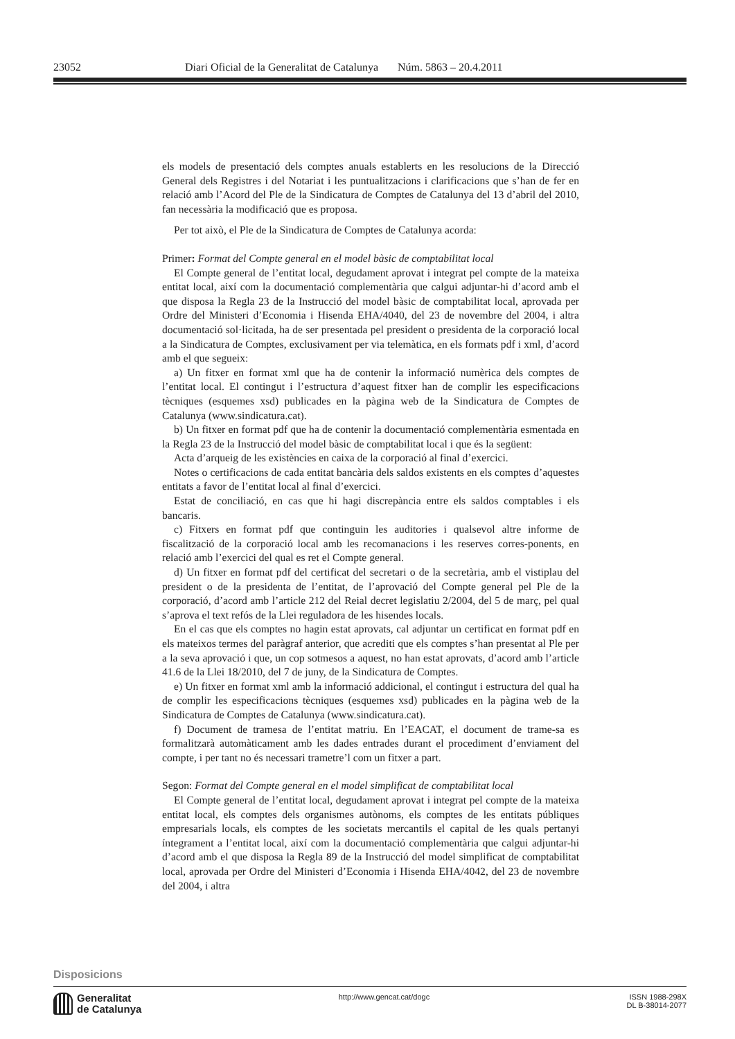23052 Diari Oficial de la Generalitat de Catalunya Núm. 5863 – 20.4.2011
els models de presentació dels comptes anuals establerts en les resolucions de la Direcció General dels Registres i del Notariat i les puntualitzacions i clarificacions que s’han de fer en relació amb l’Acord del Ple de la Sindicatura de Comptes de Catalunya del 13 d’abril del 2010, fan necessària la modificació que es proposa.
Per tot això, el Ple de la Sindicatura de Comptes de Catalunya acorda:
Primer: Format del Compte general en el model bàsic de comptabilitat local
El Compte general de l’entitat local, degudament aprovat i integrat pel compte de la mateixa entitat local, així com la documentació complementària que calgui adjuntar-hi d’acord amb el que disposa la Regla 23 de la Instrucció del model bàsic de comptabilitat local, aprovada per Ordre del Ministeri d’Economia i Hisenda EHA/4040, del 23 de novembre del 2004, i altra documentació sol·licitada, ha de ser presentada pel president o presidenta de la corporació local a la Sindicatura de Comptes, exclusivament per via telemàtica, en els formats pdf i xml, d’acord amb el que segueix:
a) Un fitxer en format xml que ha de contenir la informació numèrica dels comptes de l’entitat local. El contingut i l’estructura d’aquest fitxer han de complir les especificacions tècniques (esquemes xsd) publicades en la pàgina web de la Sindicatura de Comptes de Catalunya (www.sindicatura.cat).
b) Un fitxer en format pdf que ha de contenir la documentació complementària esmentada en la Regla 23 de la Instrucció del model bàsic de comptabilitat local i que és la següent:
Acta d’arqueig de les existències en caixa de la corporació al final d’exercici.
Notes o certificacions de cada entitat bancària dels saldos existents en els comptes d’aquestes entitats a favor de l’entitat local al final d’exercici.
Estat de conciliació, en cas que hi hagi discrepància entre els saldos comptables i els bancaris.
c) Fitxers en format pdf que continguin les auditories i qualsevol altre informe de fiscalització de la corporació local amb les recomanacions i les reserves corres-ponents, en relació amb l’exercici del qual es ret el Compte general.
d) Un fitxer en format pdf del certificat del secretari o de la secretària, amb el vistiplau del president o de la presidenta de l’entitat, de l’aprovació del Compte general pel Ple de la corporació, d’acord amb l’article 212 del Reial decret legislatiu 2/2004, del 5 de març, pel qual s’aprova el text refós de la Llei reguladora de les hisendes locals.
En el cas que els comptes no hagin estat aprovats, cal adjuntar un certificat en format pdf en els mateixos termes del paràgraf anterior, que acrediti que els comptes s’han presentat al Ple per a la seva aprovació i que, un cop sotmesos a aquest, no han estat aprovats, d’acord amb l’article 41.6 de la Llei 18/2010, del 7 de juny, de la Sindicatura de Comptes.
e) Un fitxer en format xml amb la informació addicional, el contingut i estructura del qual ha de complir les especificacions tècniques (esquemes xsd) publicades en la pàgina web de la Sindicatura de Comptes de Catalunya (www.sindicatura.cat).
f) Document de tramesa de l’entitat matriu. En l’EACAT, el document de trame-sa es formalitzarà automàticament amb les dades entrades durant el procediment d’enviament del compte, i per tant no és necessari trametre’l com un fitxer a part.
Segon: Format del Compte general en el model simplificat de comptabilitat local
El Compte general de l’entitat local, degudament aprovat i integrat pel compte de la mateixa entitat local, els comptes dels organismes autònoms, els comptes de les entitats públiques empresarials locals, els comptes de les societats mercantils el capital de les quals pertanyi íntegrament a l’entitat local, així com la documentació complementària que calgui adjuntar-hi d’acord amb el que disposa la Regla 89 de la Instrucció del model simplificat de comptabilitat local, aprovada per Ordre del Ministeri d’Economia i Hisenda EHA/4042, del 23 de novembre del 2004, i altra
Disposicions
Generalitat
de Catalunya
http://www.gencat.cat/dogc
ISSN 1988-298X
DL B-38014-2077